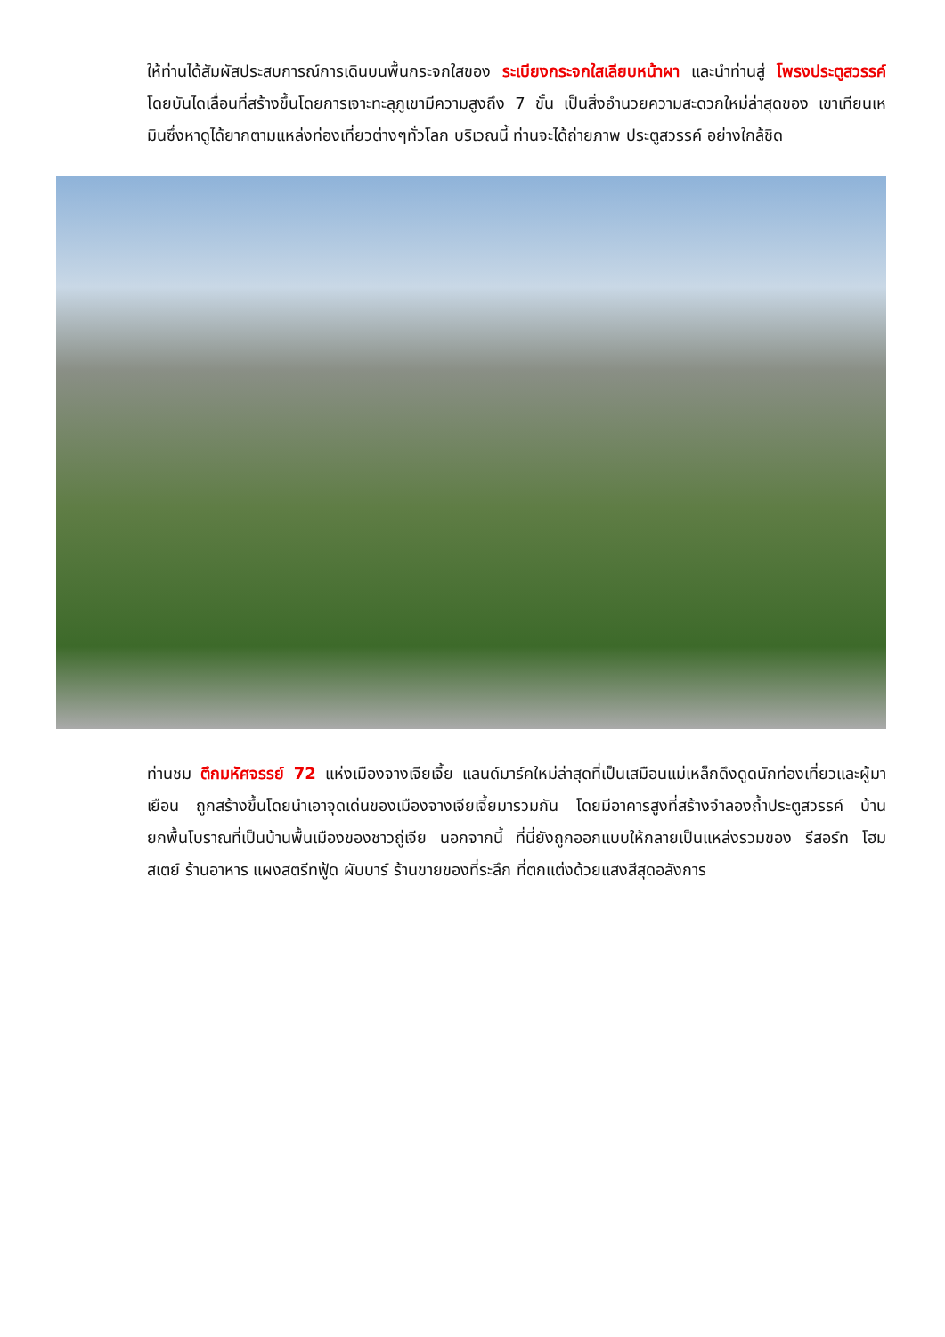ให้ท่านได้สัมผัสประสบการณ์การเดินบนพื้นกระจกใสของ ระเบียงกระจกใสเลียบหน้าผา และนำท่านสู่ โพรงประตูสวรรค์ โดยบันไดเลื่อนที่สร้างขึ้นโดยการเจาะทะลุภูเขามีความสูงถึง 7 ขั้น เป็นสิ่งอำนวยความสะดวกใหม่ล่าสุดของ เขาเทียนเหมินซึ่งหาดูได้ยากตามแหล่งท่องเที่ยวต่างๆทั่วโลก บริเวณนี้ ท่านจะได้ถ่ายภาพ ประตูสวรรค์ อย่างใกล้ชิด
ท่านชม ตึกมหัศจรรย์ 72 แห่งเมืองจางเจียเจี้ย แลนด์มาร์คใหม่ล่าสุดที่เป็นเสมือนแม่เหล็กดึงดูดนักท่องเที่ยวและผู้มาเยือน ถูกสร้างขึ้นโดยนำเอาจุดเด่นของเมืองจางเจียเจี้ยมารวมกัน โดยมีอาคารสูงที่สร้างจำลองถ้ำประตูสวรรค์ บ้านยกพื้นโบราณที่เป็นบ้านพื้นเมืองของชาวถู่เจีย นอกจากนี้ ที่นี่ยังถูกออกแบบให้กลายเป็นแหล่งรวมของ รีสอร์ท โฮมสเตย์ ร้านอาหาร แผงสตรีทฟู้ด ผับบาร์ ร้านขายของที่ระลึก ที่ตกแต่งด้วยแสงสีสุดอลังการ